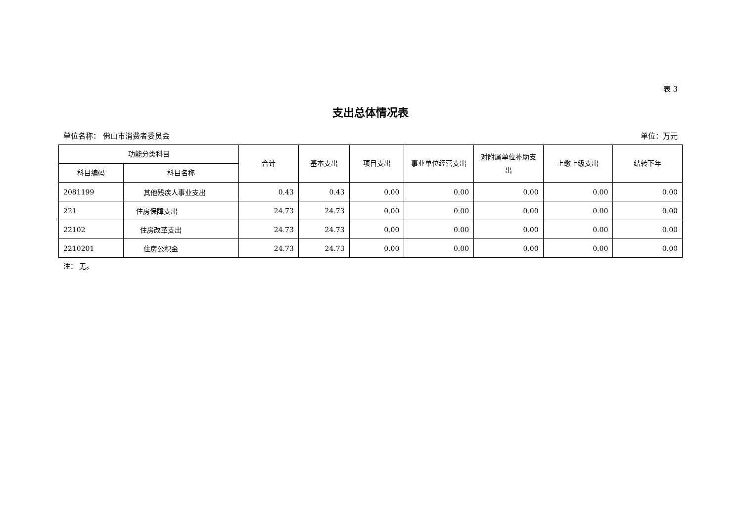表 3
支出总体情况表
单位名称： 佛山市消费者委员会 单位：万元
| 功能分类科目 | | 合计 | 基本支出 | 项目支出 | 事业单位经营支出 | 对附属单位补助支出 | 上缴上级支出 | 结转下年 |
| --- | --- | --- | --- | --- | --- | --- | --- | --- |
| 科目编码 | 科目名称 | | | | | | | |
| 2081199 | 其他残疾人事业支出 | 0.43 | 0.43 | 0.00 | 0.00 | 0.00 | 0.00 | 0.00 |
| 221 | 住房保障支出 | 24.73 | 24.73 | 0.00 | 0.00 | 0.00 | 0.00 | 0.00 |
| 22102 | 住房改革支出 | 24.73 | 24.73 | 0.00 | 0.00 | 0.00 | 0.00 | 0.00 |
| 2210201 | 住房公积金 | 24.73 | 24.73 | 0.00 | 0.00 | 0.00 | 0.00 | 0.00 |
注： 无。